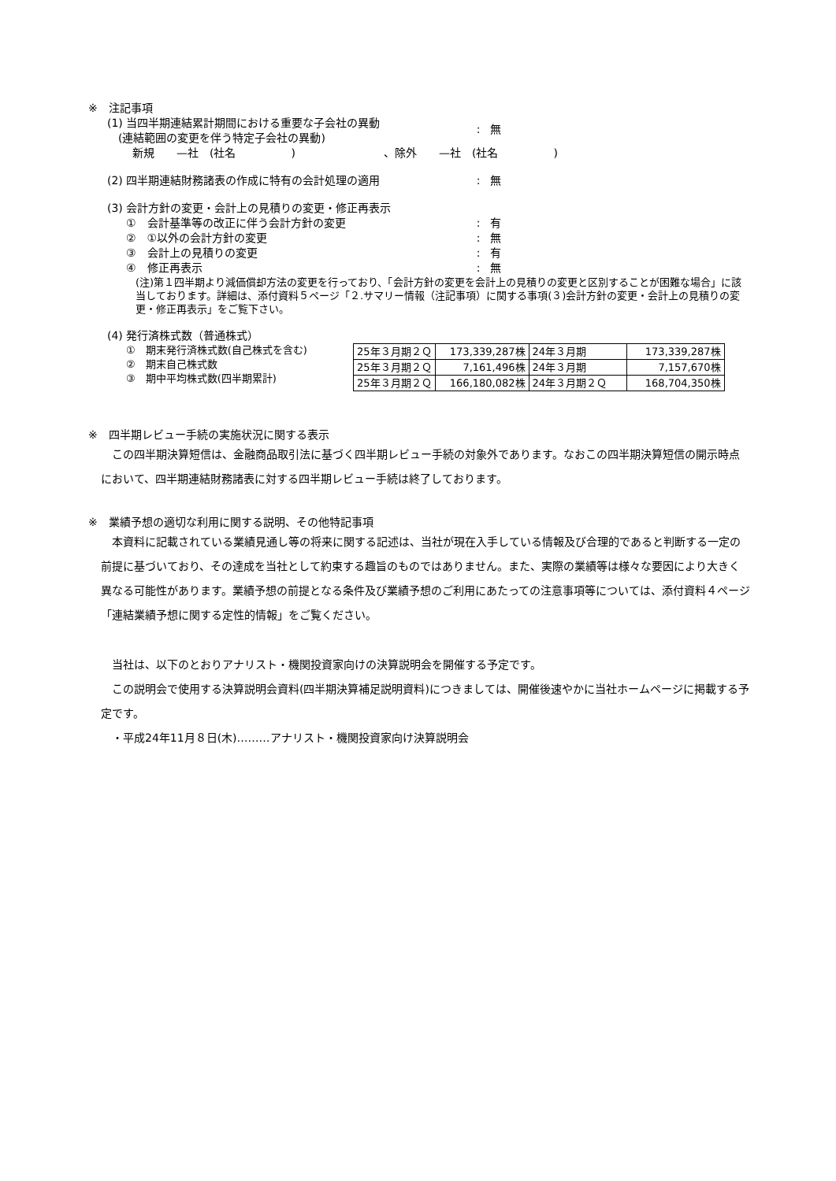※　注記事項
(1) 当四半期連結累計期間における重要な子会社の異動
　(連結範囲の変更を伴う特定子会社の異動)
: 無
新規　　—社　(社名　　　　　)　　　　　　　　、除外　　—社　(社名　　　　　)
(2) 四半期連結財務諸表の作成に特有の会計処理の適用 : 無
(3) 会計方針の変更・会計上の見積りの変更・修正再表示
①　会計基準等の改正に伴う会計方針の変更 : 有
②　①以外の会計方針の変更 : 無
③　会計上の見積りの変更 : 有
④　修正再表示 : 無
(注)第１四半期より減価償却方法の変更を行っており、「会計方針の変更を会計上の見積りの変更と区別することが困難な場合」に該当しております。詳細は、添付資料５ページ「２.サマリー情報（注記事項）に関する事項(３)会計方針の変更・会計上の見積りの変更・修正再表示」をご覧下さい。
(4) 発行済株式数（普通株式）
①　期末発行済株式数(自己株式を含む)
②　期末自己株式数
③　期中平均株式数(四半期累計)
| 25年３月期２Ｑ | 173,339,287株 | 24年３月期 | 173,339,287株 |
| 25年３月期２Ｑ | 7,161,496株 | 24年３月期 | 7,157,670株 |
| 25年３月期２Ｑ | 166,180,082株 | 24年３月期２Ｑ | 168,704,350株 |
※　四半期レビュー手続の実施状況に関する表示
　この四半期決算短信は、金融商品取引法に基づく四半期レビュー手続の対象外であります。なおこの四半期決算短信の開示時点において、四半期連結財務諸表に対する四半期レビュー手続は終了しております。
※　業績予想の適切な利用に関する説明、その他特記事項
　本資料に記載されている業績見通し等の将来に関する記述は、当社が現在入手している情報及び合理的であると判断する一定の前提に基づいており、その達成を当社として約束する趣旨のものではありません。また、実際の業績等は様々な要因により大きく異なる可能性があります。業績予想の前提となる条件及び業績予想のご利用にあたっての注意事項等については、添付資料４ページ「連結業績予想に関する定性的情報」をご覧ください。
　当社は、以下のとおりアナリスト・機関投資家向けの決算説明会を開催する予定です。
　この説明会で使用する決算説明会資料(四半期決算補足説明資料)につきましては、開催後速やかに当社ホームページに掲載する予定です。
　・平成24年11月８日(木)………アナリスト・機関投資家向け決算説明会